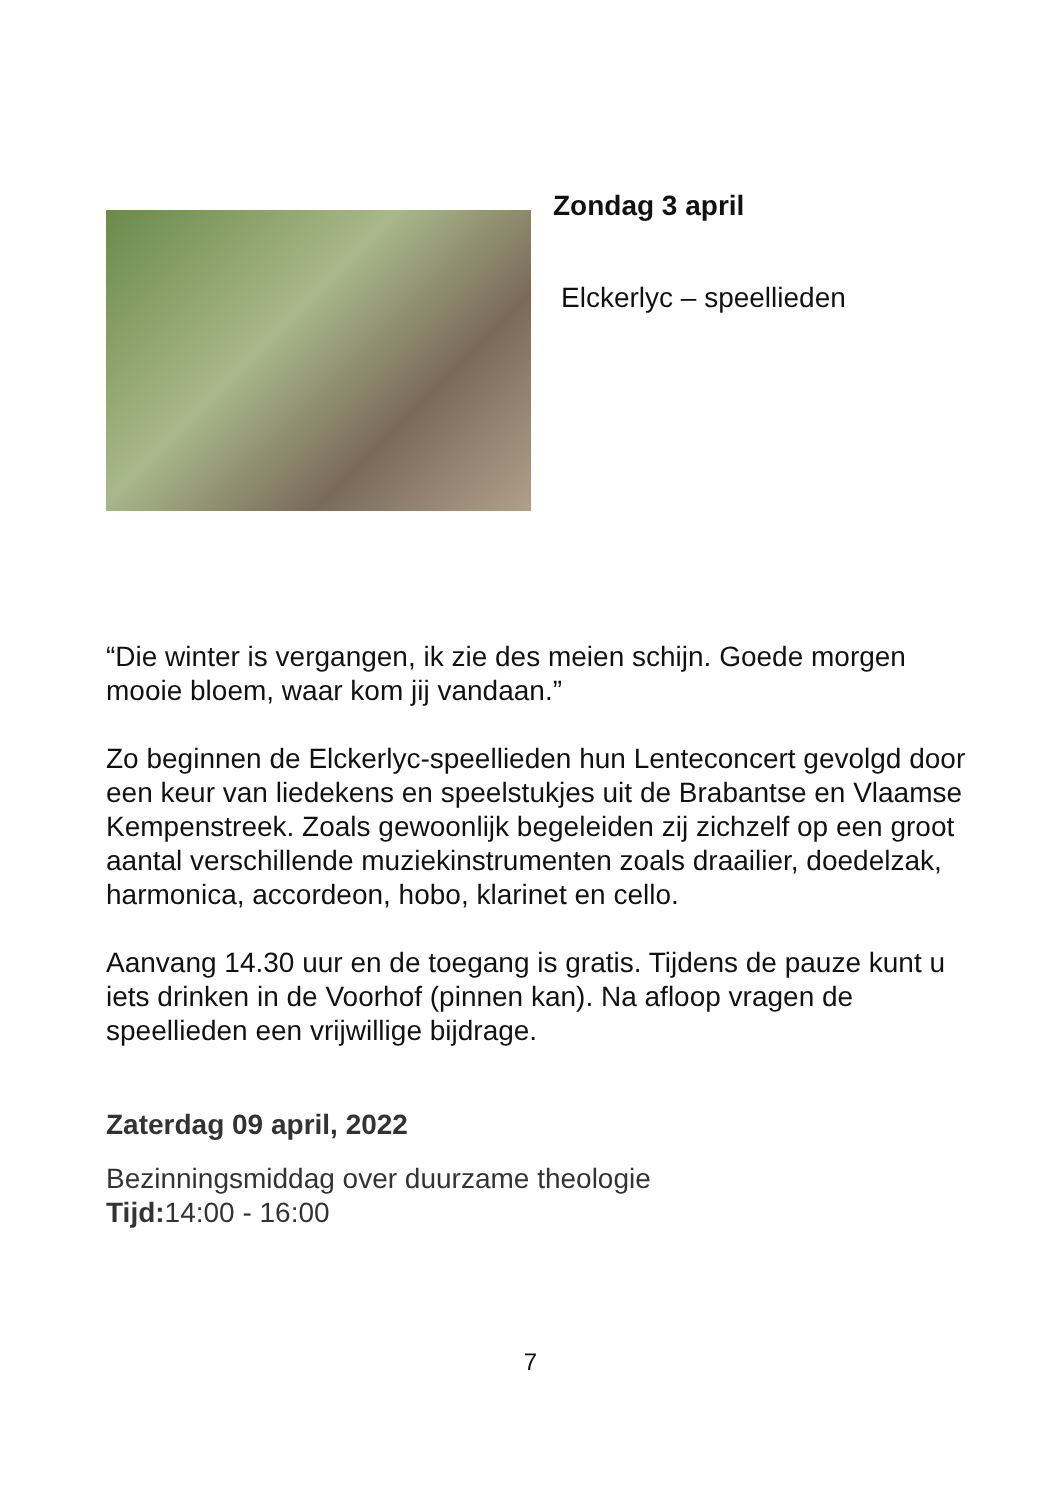Zondag 3 april
Elckerlyc – speellieden
“Die winter is vergangen, ik zie des meien schijn. Goede morgen mooie bloem, waar kom jij vandaan.”
Zo beginnen de Elckerlyc-speellieden hun Lenteconcert gevolgd door een keur van liedekens en speelstukjes uit de Brabantse en Vlaamse Kempenstreek. Zoals gewoonlijk begeleiden zij zichzelf op een groot aantal verschillende muziekinstrumenten zoals draailier, doedelzak, harmonica, accordeon, hobo, klarinet en cello.
Aanvang 14.30 uur en de toegang is gratis. Tijdens de pauze kunt u iets drinken in de Voorhof (pinnen kan). Na afloop vragen de speellieden een vrijwillige bijdrage.
Zaterdag 09 april, 2022
Bezinningsmiddag over duurzame theologie
Tijd: 14:00 - 16:00
7